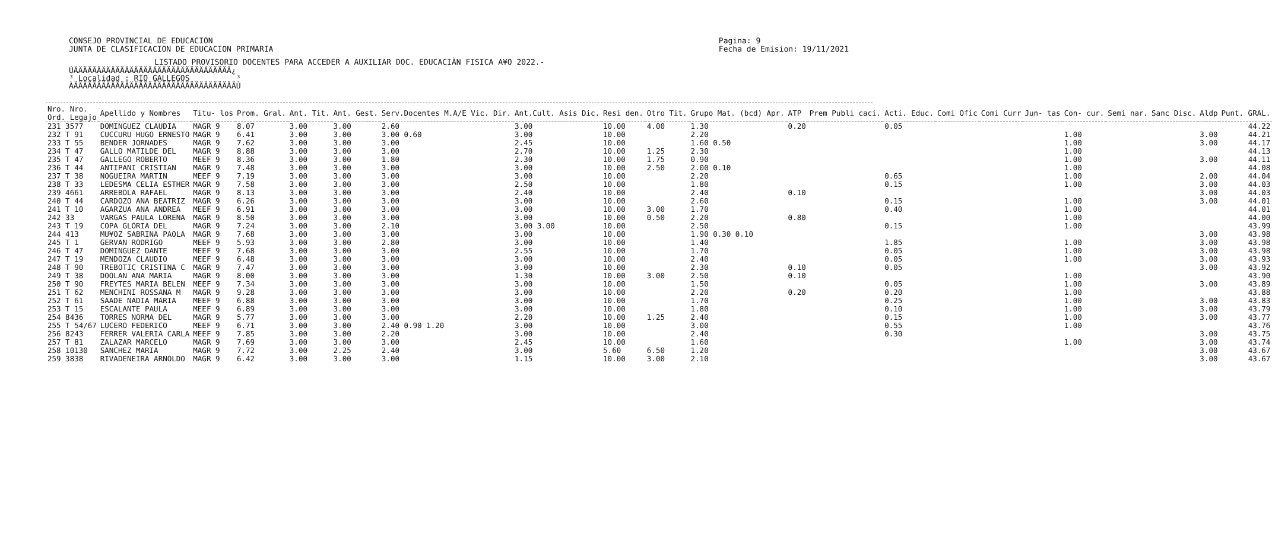CONSEJO PROVINCIAL DE EDUCACION
JUNTA DE CLASIFICACION DE EDUCACION PRIMARIA
Pagina: 9
Fecha de Emision: 19/11/2021
LISTADO PROVISORIO DOCENTES PARA ACCEDER A AUXILIAR DOC. EDUCACIÀN FISICA A¥O 2022.-
ÚÄÄÄÄÄÄÄÄÄÄÄÄÄÄÄÄÄÄÄÄÄÄÄÄÄÄÄÄÄÄÄÄÄÄ¿ ³ Localidad : RIO GALLEGOS ³ ÀÄÄÄÄÄÄÄÄÄÄÄÄÄÄÄÄÄÄÄÄÄÄÄÄÄÄÄÄÄÄÄÄÄÄÄÙ
| Nro. Nro. Ord. Legajo | Apellido y Nombres | Titu- los | Prom. Gral. | Ant. Tit. | Ant. Gest. | Serv.Docentes M.A/E Vic. Dir. | Ant.Cult. Asis Dic. | Resi den. | Otro Tit. | Grupo Mat. (bcd) Apr. | ATP | Prem Publi caci. | Acti. Educ. | Comi Ofic | Comi Curr | Jun- tas | Con- cur. | Semi nar. | Sanc Disc. | Aldp | Punt. GRAL. |
| --- | --- | --- | --- | --- | --- | --- | --- | --- | --- | --- | --- | --- | --- | --- | --- | --- | --- | --- | --- | --- | --- |
| 231 3577 | DOMINGUEZ CLAUDIA | MAGR 9 | 8.07 | 3.00 | 3.00 | 2.60 | 3.00 | 10.00 | 4.00 | 1.30 | 0.20 | | 0.05 | | | | | | | | 44.22 |
| 232 T 91 | CUCCURU HUGO ERNESTO | MAGR 9 | 6.41 | 3.00 | 3.00 | 3.00 0.60 | 3.00 | 10.00 | | 2.20 | | | | | | | 1.00 | | | 3.00 | 44.21 |
| 233 T 55 | BENDER JORNADES | MAGR 9 | 7.62 | 3.00 | 3.00 | 3.00 | 2.45 | 10.00 | | 1.60 0.50 | | | | | | | 1.00 | | | 3.00 | 44.17 |
| 234 T 47 | GALLO MATILDE DEL | MAGR 9 | 8.88 | 3.00 | 3.00 | 3.00 | 2.70 | 10.00 | 1.25 | 2.30 | | | | | | | 1.00 | | | | 44.13 |
| 235 T 47 | GALLEGO ROBERTO | MEEF 9 | 8.36 | 3.00 | 3.00 | 1.80 | 2.30 | 10.00 | 1.75 | 0.90 | | | | | | | 1.00 | | | 3.00 | 44.11 |
| 236 T 44 | ANTIPANI CRISTIAN | MAGR 9 | 7.48 | 3.00 | 3.00 | 3.00 | 3.00 | 10.00 | 2.50 | 2.00 0.10 | | | | | | | 1.00 | | | | 44.08 |
| 237 T 38 | NOGUEIRA MARTIN | MEEF 9 | 7.19 | 3.00 | 3.00 | 3.00 | 3.00 | 10.00 | | 2.20 | | | 0.65 | | | | 1.00 | | | 2.00 | 44.04 |
| 238 T 33 | LEDESMA CELIA ESTHER | MAGR 9 | 7.58 | 3.00 | 3.00 | 3.00 | 2.50 | 10.00 | | 1.80 | | | 0.15 | | | | 1.00 | | | 3.00 | 44.03 |
| 239 4661 | ARREBOLA RAFAEL | MAGR 9 | 8.13 | 3.00 | 3.00 | 3.00 | 2.40 | 10.00 | | 2.40 | 0.10 | | | | | | | | | 3.00 | 44.03 |
| 240 T 44 | CARDOZO ANA BEATRIZ | MAGR 9 | 6.26 | 3.00 | 3.00 | 3.00 | 3.00 | 10.00 | | 2.60 | | | 0.15 | | | | 1.00 | | | 3.00 | 44.01 |
| 241 T 10 | AGARZUA ANA ANDREA | MEEF 9 | 6.91 | 3.00 | 3.00 | 3.00 | 3.00 | 10.00 | 3.00 | 1.70 | | | 0.40 | | | | 1.00 | | | | 44.01 |
| 242 33 | VARGAS PAULA LORENA | MAGR 9 | 8.50 | 3.00 | 3.00 | 3.00 | 3.00 | 10.00 | 0.50 | 2.20 | 0.80 | | | | | | 1.00 | | | | 44.00 |
| 243 T 19 | COPA GLORIA DEL | MAGR 9 | 7.24 | 3.00 | 3.00 | 2.10 | 3.00 3.00 | 10.00 | | 2.50 | | | 0.15 | | | | 1.00 | | | | 43.99 |
| 244 413 | MU¥OZ SABRINA PAOLA | MAGR 9 | 7.68 | 3.00 | 3.00 | 3.00 | 3.00 | 10.00 | | 1.90 0.30 0.10 | | | | | | | | | | 3.00 | 43.98 |
| 245 T 1 | GERVAN RODRIGO | MEEF 9 | 5.93 | 3.00 | 3.00 | 2.80 | 3.00 | 10.00 | | 1.40 | | | 1.85 | | | | 1.00 | | | 3.00 | 43.98 |
| 246 T 47 | DOMINGUEZ DANTE | MEEF 9 | 7.68 | 3.00 | 3.00 | 3.00 | 2.55 | 10.00 | | 1.70 | | | 0.05 | | | | 1.00 | | | 3.00 | 43.98 |
| 247 T 19 | MENDOZA CLAUDIO | MEEF 9 | 6.48 | 3.00 | 3.00 | 3.00 | 3.00 | 10.00 | | 2.40 | | | 0.05 | | | | 1.00 | | | 3.00 | 43.93 |
| 248 T 90 | TREBOTIC CRISTINA C | MAGR 9 | 7.47 | 3.00 | 3.00 | 3.00 | 3.00 | 10.00 | | 2.30 | 0.10 | | 0.05 | | | | | | | 3.00 | 43.92 |
| 249 T 38 | DOOLAN ANA MARIA | MAGR 9 | 8.00 | 3.00 | 3.00 | 3.00 | 1.30 | 10.00 | 3.00 | 2.50 | 0.10 | | | | | | 1.00 | | | | 43.90 |
| 250 T 90 | FREYTES MARIA BELEN | MEEF 9 | 7.34 | 3.00 | 3.00 | 3.00 | 3.00 | 10.00 | | 1.50 | | | 0.05 | | | | 1.00 | | | 3.00 | 43.89 |
| 251 T 62 | MENCHINI ROSSANA M | MAGR 9 | 9.28 | 3.00 | 3.00 | 3.00 | 3.00 | 10.00 | | 2.20 | 0.20 | | 0.20 | | | | 1.00 | | | | 43.88 |
| 252 T 61 | SAADE NADIA MARIA | MEEF 9 | 6.88 | 3.00 | 3.00 | 3.00 | 3.00 | 10.00 | | 1.70 | | | 0.25 | | | | 1.00 | | | 3.00 | 43.83 |
| 253 T 15 | ESCALANTE PAULA | MEEF 9 | 6.89 | 3.00 | 3.00 | 3.00 | 3.00 | 10.00 | | 1.80 | | | 0.10 | | | | 1.00 | | | 3.00 | 43.79 |
| 254 8436 | TORRES NORMA DEL | MAGR 9 | 5.77 | 3.00 | 3.00 | 3.00 | 2.20 | 10.00 | 1.25 | 2.40 | | | 0.15 | | | | 1.00 | | | 3.00 | 43.77 |
| 255 T 54/67 | LUCERO FEDERICO | MEEF 9 | 6.71 | 3.00 | 3.00 | 2.40 0.90 1.20 | 3.00 | 10.00 | | 3.00 | | | 0.55 | | | | 1.00 | | | | 43.76 |
| 256 8243 | FERRER VALERIA CARLA | MEEF 9 | 7.85 | 3.00 | 3.00 | 2.20 | 3.00 | 10.00 | | 2.40 | | | 0.30 | | | | | | | 3.00 | 43.75 |
| 257 T 81 | ZALAZAR MARCELO | MAGR 9 | 7.69 | 3.00 | 3.00 | 3.00 | 2.45 | 10.00 | | 1.60 | | | | | | | 1.00 | | | 3.00 | 43.74 |
| 258 10130 | SANCHEZ MARIA | MAGR 9 | 7.72 | 3.00 | 2.25 | 2.40 | 3.00 | 5.60 | 6.50 | 1.20 | | | | | | | | | | 3.00 | 43.67 |
| 259 3838 | RIVADENEIRA ARNOLDO | MAGR 9 | 6.42 | 3.00 | 3.00 | 3.00 | 1.15 | 10.00 | 3.00 | 2.10 | | | | | | | | | | 3.00 | 43.67 |